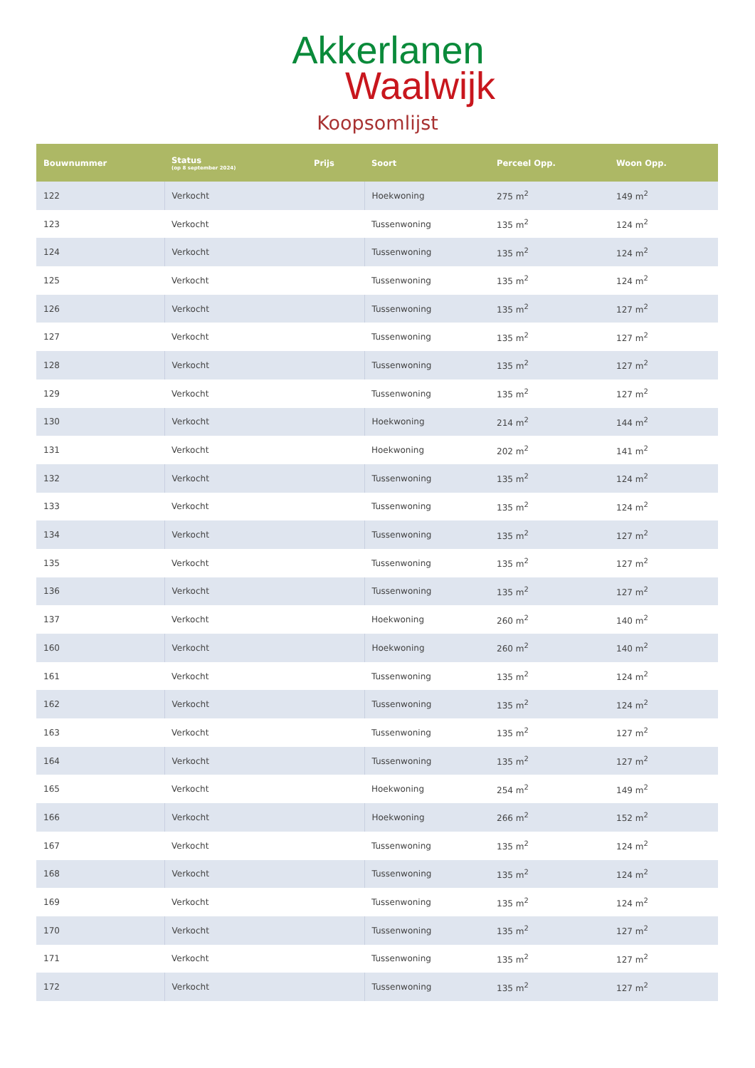Akkerlanen
Waalwijk
Koopsomlijst
| Bouwnummer | Status (op 8 september 2024) | Prijs | Soort | Perceel Opp. | Woon Opp. |
| --- | --- | --- | --- | --- | --- |
| 122 | Verkocht | | Hoekwoning | 275 m<sup>2</sup> | 149 m<sup>2</sup> |
| 123 | Verkocht | | Tussenwoning | 135 m<sup>2</sup> | 124 m<sup>2</sup> |
| 124 | Verkocht | | Tussenwoning | 135 m<sup>2</sup> | 124 m<sup>2</sup> |
| 125 | Verkocht | | Tussenwoning | 135 m<sup>2</sup> | 124 m<sup>2</sup> |
| 126 | Verkocht | | Tussenwoning | 135 m<sup>2</sup> | 127 m<sup>2</sup> |
| 127 | Verkocht | | Tussenwoning | 135 m<sup>2</sup> | 127 m<sup>2</sup> |
| 128 | Verkocht | | Tussenwoning | 135 m<sup>2</sup> | 127 m<sup>2</sup> |
| 129 | Verkocht | | Tussenwoning | 135 m<sup>2</sup> | 127 m<sup>2</sup> |
| 130 | Verkocht | | Hoekwoning | 214 m<sup>2</sup> | 144 m<sup>2</sup> |
| 131 | Verkocht | | Hoekwoning | 202 m<sup>2</sup> | 141 m<sup>2</sup> |
| 132 | Verkocht | | Tussenwoning | 135 m<sup>2</sup> | 124 m<sup>2</sup> |
| 133 | Verkocht | | Tussenwoning | 135 m<sup>2</sup> | 124 m<sup>2</sup> |
| 134 | Verkocht | | Tussenwoning | 135 m<sup>2</sup> | 127 m<sup>2</sup> |
| 135 | Verkocht | | Tussenwoning | 135 m<sup>2</sup> | 127 m<sup>2</sup> |
| 136 | Verkocht | | Tussenwoning | 135 m<sup>2</sup> | 127 m<sup>2</sup> |
| 137 | Verkocht | | Hoekwoning | 260 m<sup>2</sup> | 140 m<sup>2</sup> |
| 160 | Verkocht | | Hoekwoning | 260 m<sup>2</sup> | 140 m<sup>2</sup> |
| 161 | Verkocht | | Tussenwoning | 135 m<sup>2</sup> | 124 m<sup>2</sup> |
| 162 | Verkocht | | Tussenwoning | 135 m<sup>2</sup> | 124 m<sup>2</sup> |
| 163 | Verkocht | | Tussenwoning | 135 m<sup>2</sup> | 127 m<sup>2</sup> |
| 164 | Verkocht | | Tussenwoning | 135 m<sup>2</sup> | 127 m<sup>2</sup> |
| 165 | Verkocht | | Hoekwoning | 254 m<sup>2</sup> | 149 m<sup>2</sup> |
| 166 | Verkocht | | Hoekwoning | 266 m<sup>2</sup> | 152 m<sup>2</sup> |
| 167 | Verkocht | | Tussenwoning | 135 m<sup>2</sup> | 124 m<sup>2</sup> |
| 168 | Verkocht | | Tussenwoning | 135 m<sup>2</sup> | 124 m<sup>2</sup> |
| 169 | Verkocht | | Tussenwoning | 135 m<sup>2</sup> | 124 m<sup>2</sup> |
| 170 | Verkocht | | Tussenwoning | 135 m<sup>2</sup> | 127 m<sup>2</sup> |
| 171 | Verkocht | | Tussenwoning | 135 m<sup>2</sup> | 127 m<sup>2</sup> |
| 172 | Verkocht | | Tussenwoning | 135 m<sup>2</sup> | 127 m<sup>2</sup> |